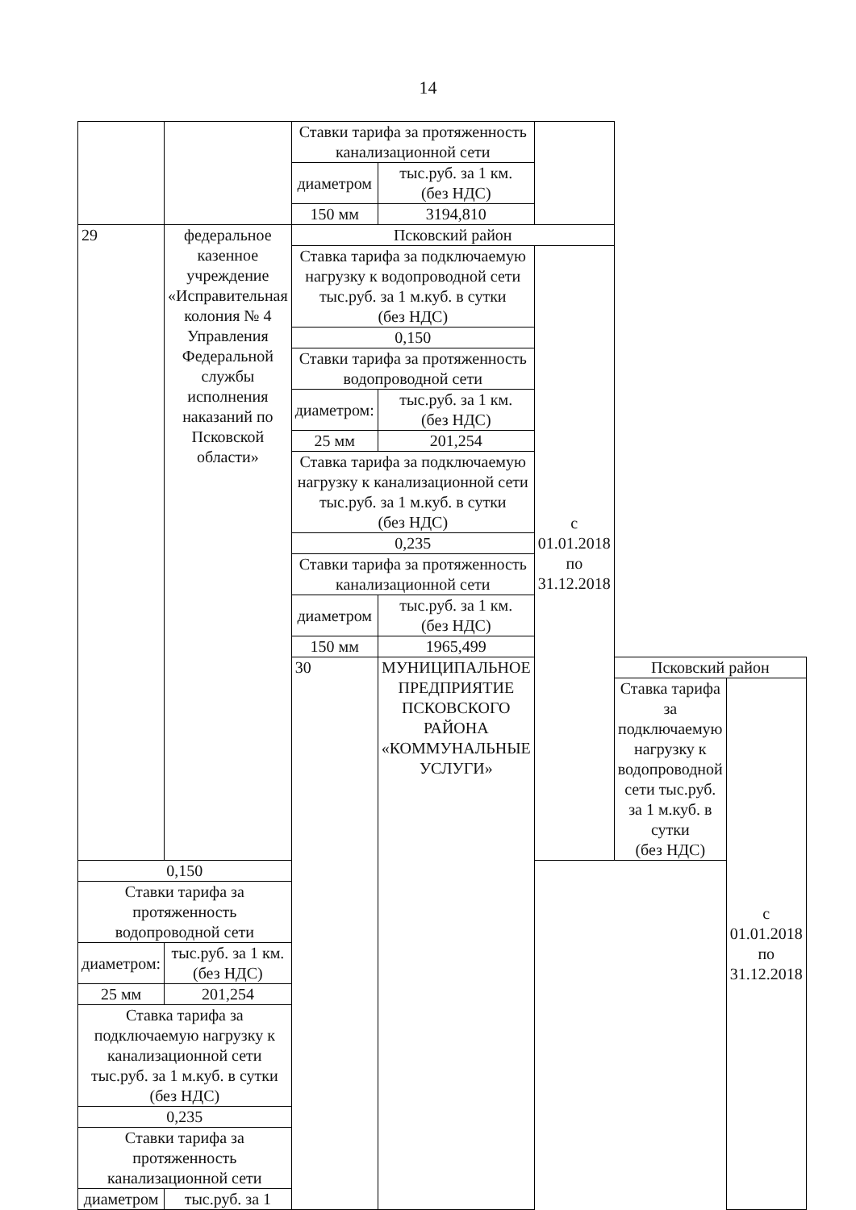14
| | | Ставки тарифа за протяженность канализационной сети | | | | |
| | | диаметром | тыс.руб. за 1 км. (без НДС) | | | |
| | | 150 мм | 3194,810 | | | |
| 29 | федеральное казенное учреждение «Исправительная колония № 4 Управления Федеральной службы исполнения наказаний по Псковской области» | Псковский район | | | | |
| | | Ставка тарифа за подключаемую нагрузку к водопроводной сети тыс.руб. за 1 м.куб. в сутки (без НДС) | | с 01.01.2018 по 31.12.2018 | | |
| | | 0,150 | | | | |
| | | Ставки тарифа за протяженность водопроводной сети | | | | |
| | | диаметром: | тыс.руб. за 1 км. (без НДС) | | | |
| | | 25 мм | 201,254 | | | |
| | | Ставка тарифа за подключаемую нагрузку к канализационной сети тыс.руб. за 1 м.куб. в сутки (без НДС) | | | | |
| | | 0,235 | | | | |
| | | Ставки тарифа за протяженность канализационной сети | | | | |
| | | диаметром | тыс.руб. за 1 км. (без НДС) | | | |
| | | 150 мм | 1965,499 | | | |
| | | 30 | МУНИЦИПАЛЬНОЕ ПРЕДПРИЯТИЕ ПСКОВСКОГО РАЙОНА «КОММУНАЛЬНЫЕ УСЛУГИ» | | Псковский район | |
| | | | | | Ставка тарифа за подключаемую нагрузку к водопроводной сети тыс.руб. за 1 м.куб. в сутки (без НДС) | с 01.01.2018 по 31.12.2018 |
| 0,150 | | | | | | |
| Ставки тарифа за протяженность водопроводной сети | | | | | | |
| диаметром: | тыс.руб. за 1 км. (без НДС) | | | | | |
| 25 мм | 201,254 | | | | | |
| Ставка тарифа за подключаемую нагрузку к канализационной сети тыс.руб. за 1 м.куб. в сутки (без НДС) | | | | | | |
| 0,235 | | | | | | |
| Ставки тарифа за протяженность канализационной сети | | | | | | |
| диаметром | тыс.руб. за 1 | | | | | |